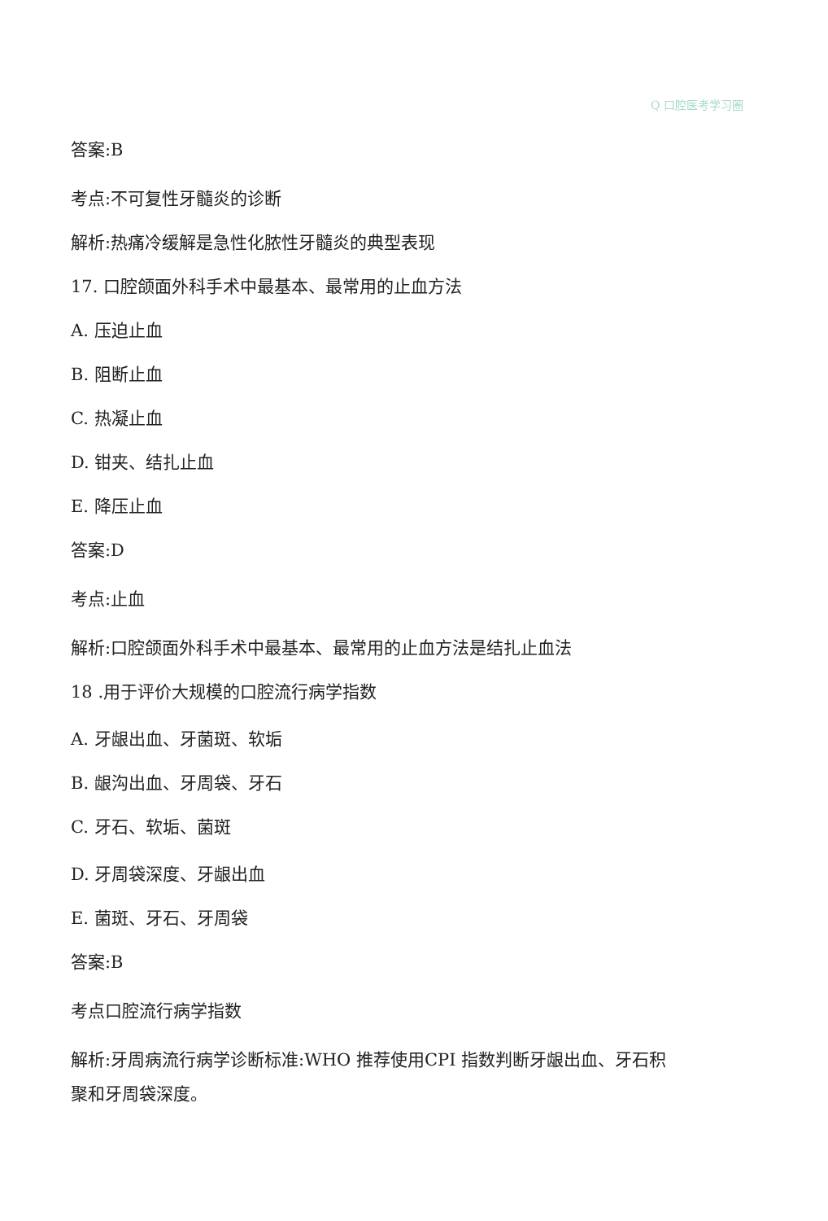Q 口腔医考学习圈
答案:B
考点:不可复性牙髓炎的诊断
解析:热痛冷缓解是急性化脓性牙髓炎的典型表现
17. 口腔颌面外科手术中最基本、最常用的止血方法
A. 压迫止血
B. 阻断止血
C. 热凝止血
D. 钳夹、结扎止血
E. 降压止血
答案:D
考点:止血
解析:口腔颌面外科手术中最基本、最常用的止血方法是结扎止血法
18 .用于评价大规模的口腔流行病学指数
A. 牙龈出血、牙菌斑、软垢
B. 龈沟出血、牙周袋、牙石
C. 牙石、软垢、菌斑
D. 牙周袋深度、牙龈出血
E. 菌斑、牙石、牙周袋
答案:B
考点口腔流行病学指数
解析:牙周病流行病学诊断标准:WHO 推荐使用CPI 指数判断牙龈出血、牙石积
聚和牙周袋深度。